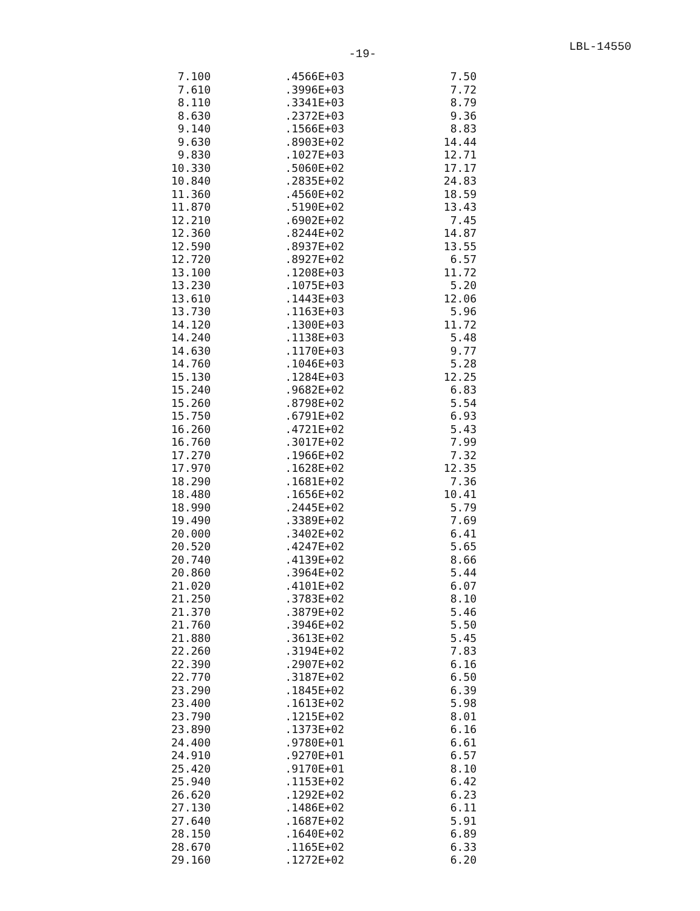-19-
LBL-14550
| 7.100 | .4566E+03 | 7.50 |
| 7.610 | .3996E+03 | 7.72 |
| 8.110 | .3341E+03 | 8.79 |
| 8.630 | .2372E+03 | 9.36 |
| 9.140 | .1566E+03 | 8.83 |
| 9.630 | .8903E+02 | 14.44 |
| 9.830 | .1027E+03 | 12.71 |
| 10.330 | .5060E+02 | 17.17 |
| 10.840 | .2835E+02 | 24.83 |
| 11.360 | .4560E+02 | 18.59 |
| 11.870 | .5190E+02 | 13.43 |
| 12.210 | .6902E+02 | 7.45 |
| 12.360 | .8244E+02 | 14.87 |
| 12.590 | .8937E+02 | 13.55 |
| 12.720 | .8927E+02 | 6.57 |
| 13.100 | .1208E+03 | 11.72 |
| 13.230 | .1075E+03 | 5.20 |
| 13.610 | .1443E+03 | 12.06 |
| 13.730 | .1163E+03 | 5.96 |
| 14.120 | .1300E+03 | 11.72 |
| 14.240 | .1138E+03 | 5.48 |
| 14.630 | .1170E+03 | 9.77 |
| 14.760 | .1046E+03 | 5.28 |
| 15.130 | .1284E+03 | 12.25 |
| 15.240 | .9682E+02 | 6.83 |
| 15.260 | .8798E+02 | 5.54 |
| 15.750 | .6791E+02 | 6.93 |
| 16.260 | .4721E+02 | 5.43 |
| 16.760 | .3017E+02 | 7.99 |
| 17.270 | .1966E+02 | 7.32 |
| 17.970 | .1628E+02 | 12.35 |
| 18.290 | .1681E+02 | 7.36 |
| 18.480 | .1656E+02 | 10.41 |
| 18.990 | .2445E+02 | 5.79 |
| 19.490 | .3389E+02 | 7.69 |
| 20.000 | .3402E+02 | 6.41 |
| 20.520 | .4247E+02 | 5.65 |
| 20.740 | .4139E+02 | 8.66 |
| 20.860 | .3964E+02 | 5.44 |
| 21.020 | .4101E+02 | 6.07 |
| 21.250 | .3783E+02 | 8.10 |
| 21.370 | .3879E+02 | 5.46 |
| 21.760 | .3946E+02 | 5.50 |
| 21.880 | .3613E+02 | 5.45 |
| 22.260 | .3194E+02 | 7.83 |
| 22.390 | .2907E+02 | 6.16 |
| 22.770 | .3187E+02 | 6.50 |
| 23.290 | .1845E+02 | 6.39 |
| 23.400 | .1613E+02 | 5.98 |
| 23.790 | .1215E+02 | 8.01 |
| 23.890 | .1373E+02 | 6.16 |
| 24.400 | .9780E+01 | 6.61 |
| 24.910 | .9270E+01 | 6.57 |
| 25.420 | .9170E+01 | 8.10 |
| 25.940 | .1153E+02 | 6.42 |
| 26.620 | .1292E+02 | 6.23 |
| 27.130 | .1486E+02 | 6.11 |
| 27.640 | .1687E+02 | 5.91 |
| 28.150 | .1640E+02 | 6.89 |
| 28.670 | .1165E+02 | 6.33 |
| 29.160 | .1272E+02 | 6.20 |